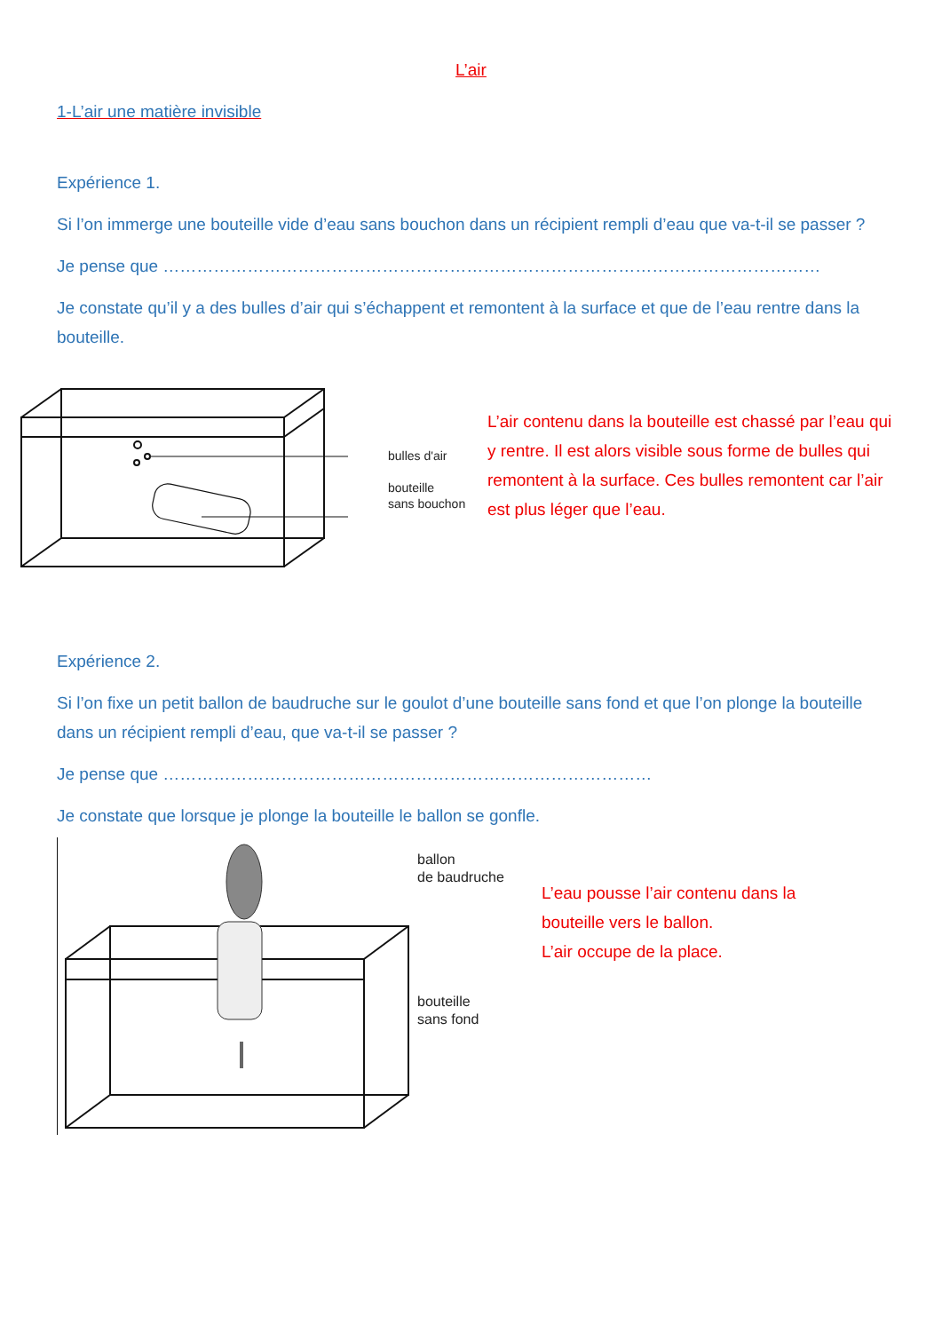L’air
1-L’air une matière invisible
Expérience 1.
Si l’on immerge une bouteille vide d’eau sans bouchon dans un récipient rempli d’eau que va-t-il se passer ?
Je pense que ………………………………………………………………………………………………………
Je constate qu’il y a des bulles d’air qui s’échappent et remontent à la surface et que de l’eau rentre dans la bouteille.
bulles d'air
bouteille
sans bouchon
L’air contenu dans la bouteille est chassé par l’eau qui y rentre. Il est alors visible sous forme de bulles qui remontent à la surface. Ces bulles remontent car l’air est plus léger que l’eau.
Expérience 2.
Si l’on fixe un petit ballon de baudruche sur le goulot d’une bouteille sans fond et que l’on plonge la bouteille dans un récipient rempli d’eau, que va-t-il se passer ?
Je pense que ……………………………………………………………………………
Je constate que lorsque je plonge la bouteille le ballon se gonfle.
ballon
de baudruche
bouteille
sans fond
L’eau pousse l’air contenu dans la
bouteille vers le ballon.
L’air occupe de la place.